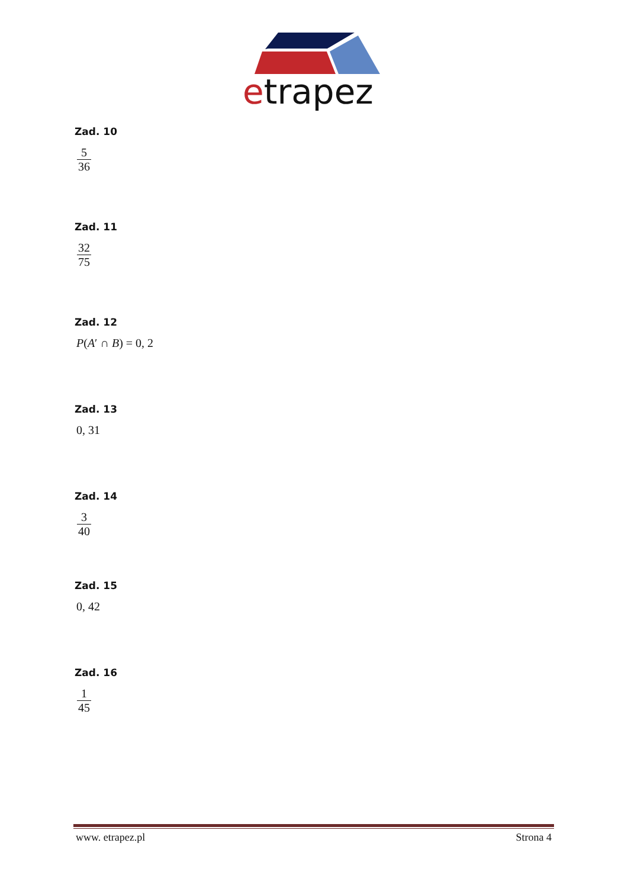etrapez
Zad. 10
5 36
Zad. 11
32 75
Zad. 12
P(A′ ∩ B) = 0, 2
Zad. 13
0, 31
Zad. 14
3 40
Zad. 15
0, 42
Zad. 16
1 45
www. etrapez.pl Strona 4